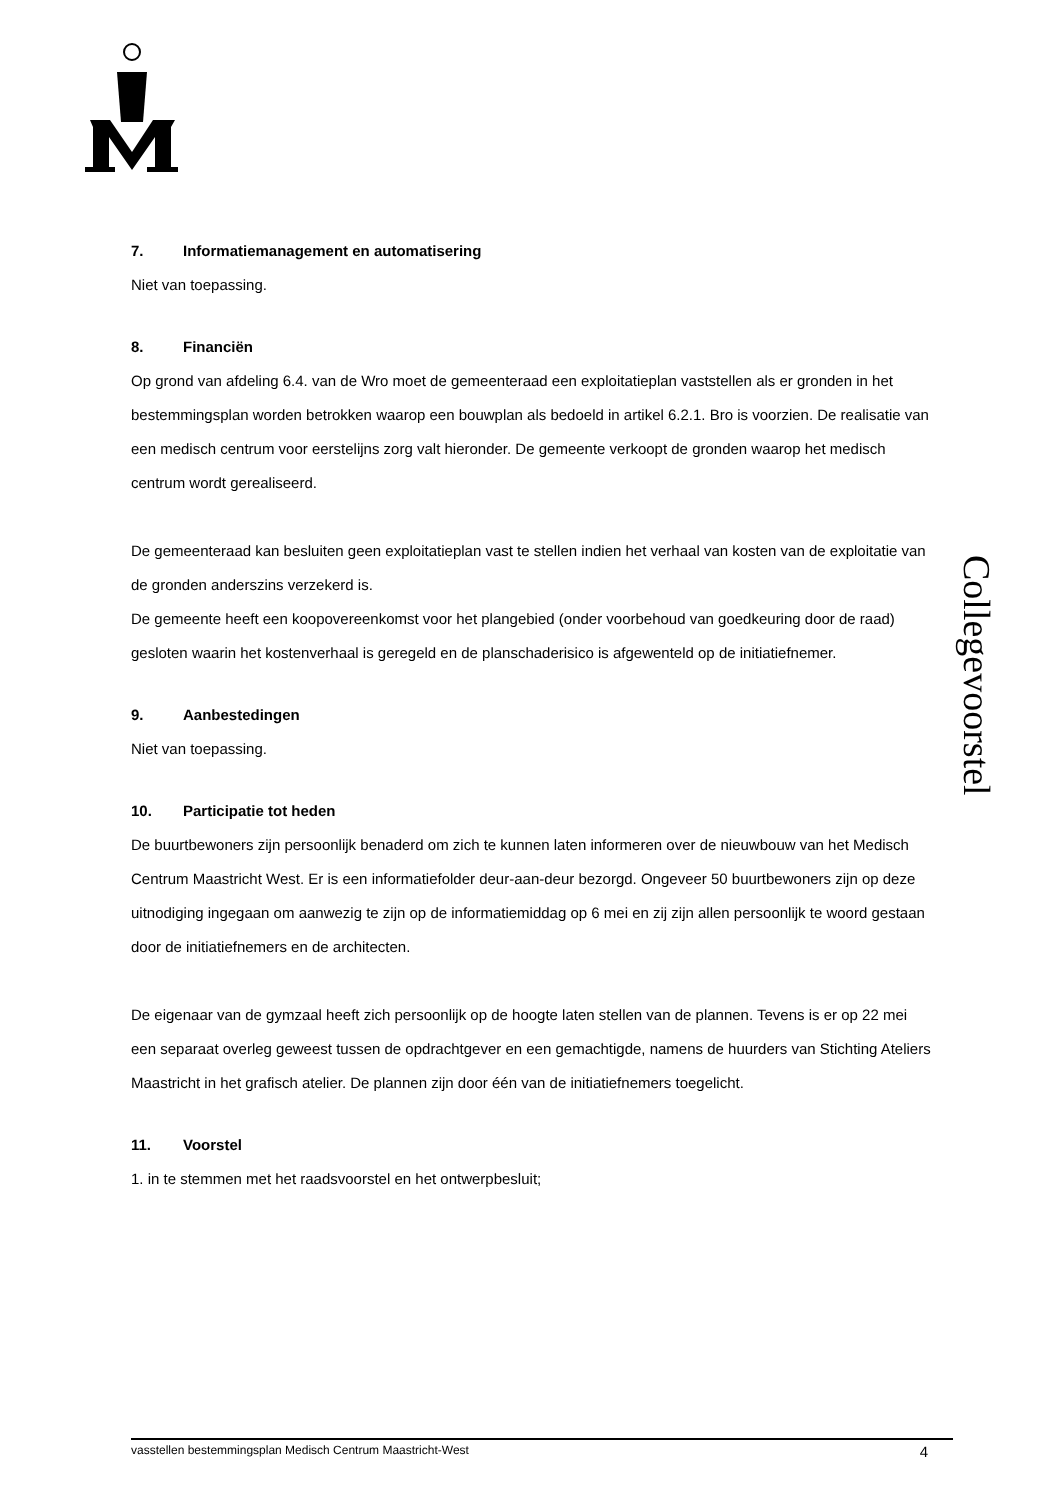7. Informatiemanagement en automatisering
Niet van toepassing.
8. Financiën
Op grond van afdeling 6.4. van de Wro moet de gemeenteraad een exploitatieplan vaststellen als er gronden in het bestemmingsplan worden betrokken waarop een bouwplan als bedoeld in artikel 6.2.1. Bro is voorzien. De realisatie van een medisch centrum voor eerstelijns zorg valt hieronder. De gemeente verkoopt de gronden waarop het medisch centrum wordt gerealiseerd.
De gemeenteraad kan besluiten geen exploitatieplan vast te stellen indien het verhaal van kosten van de exploitatie van de gronden anderszins verzekerd is.
De gemeente heeft een koopovereenkomst voor het plangebied (onder voorbehoud van goedkeuring door de raad) gesloten waarin het kostenverhaal is geregeld en de planschaderisico is afgewenteld op de initiatiefnemer.
9. Aanbestedingen
Niet van toepassing.
10. Participatie tot heden
De buurtbewoners zijn persoonlijk benaderd om zich te kunnen laten informeren over de nieuwbouw van het Medisch Centrum Maastricht West. Er is een informatiefolder deur-aan-deur bezorgd. Ongeveer 50 buurtbewoners zijn op deze uitnodiging ingegaan om aanwezig te zijn op de informatiemiddag op 6 mei en zij zijn allen persoonlijk te woord gestaan door de initiatiefnemers en de architecten.
De eigenaar van de gymzaal heeft zich persoonlijk op de hoogte laten stellen van de plannen. Tevens is er op 22 mei een separaat overleg geweest tussen de opdrachtgever en een gemachtigde, namens de huurders van Stichting Ateliers Maastricht in het grafisch atelier. De plannen zijn door één van de initiatiefnemers toegelicht.
11. Voorstel
1. in te stemmen met het raadsvoorstel en het ontwerpbesluit;
Collegevoorstel
vasstellen bestemmingsplan Medisch Centrum Maastricht-West 4